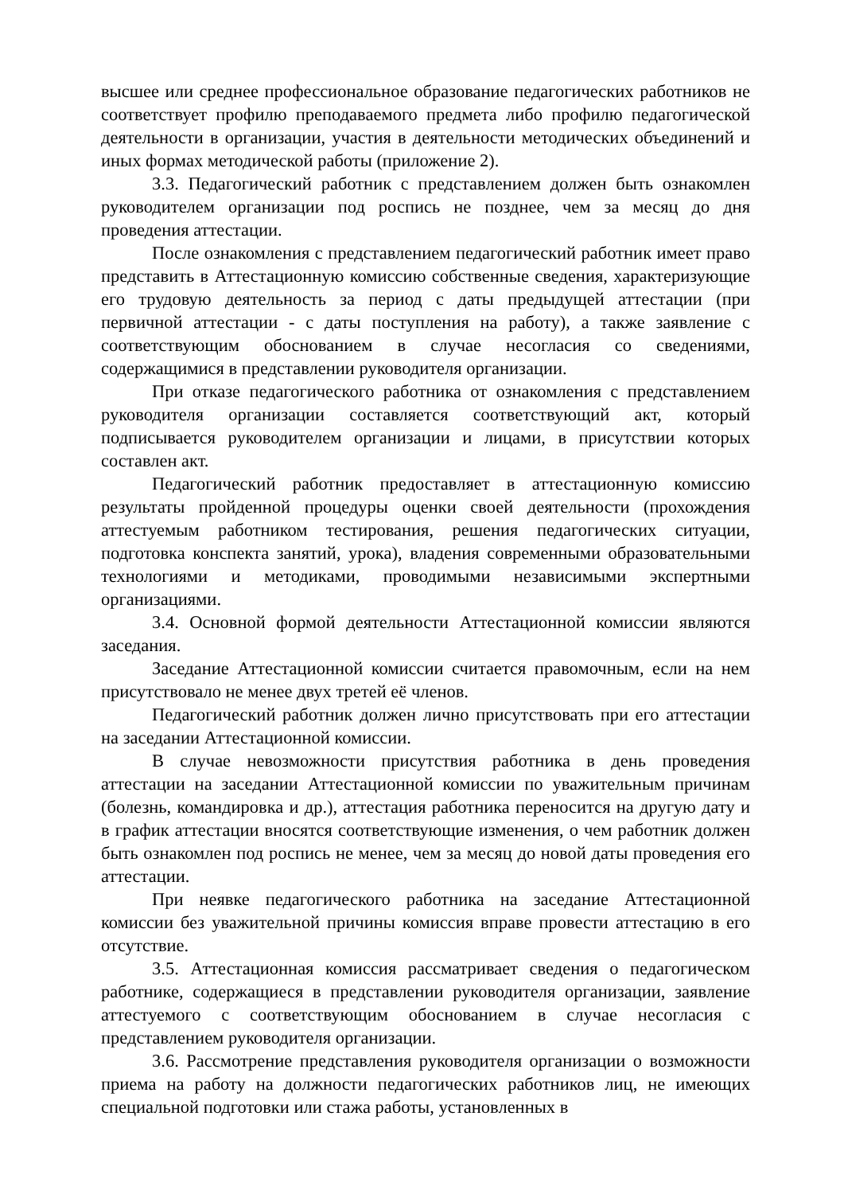высшее или среднее профессиональное образование педагогических работников не соответствует профилю преподаваемого предмета либо профилю педагогической деятельности в организации, участия в деятельности методических объединений и иных формах методической работы (приложение 2).
3.3. Педагогический работник с представлением должен быть ознакомлен руководителем организации под роспись не позднее, чем за месяц до дня проведения аттестации.
После ознакомления с представлением педагогический работник имеет право представить в Аттестационную комиссию собственные сведения, характеризующие его трудовую деятельность за период с даты предыдущей аттестации (при первичной аттестации - с даты поступления на работу), а также заявление с соответствующим обоснованием в случае несогласия со сведениями, содержащимися в представлении руководителя организации.
При отказе педагогического работника от ознакомления с представлением руководителя организации составляется соответствующий акт, который подписывается руководителем организации и лицами, в присутствии которых составлен акт.
Педагогический работник предоставляет в аттестационную комиссию результаты пройденной процедуры оценки своей деятельности (прохождения аттестуемым работником тестирования, решения педагогических ситуации, подготовка конспекта занятий, урока), владения современными образовательными технологиями и методиками, проводимыми независимыми экспертными организациями.
3.4. Основной формой деятельности Аттестационной комиссии являются заседания.
Заседание Аттестационной комиссии считается правомочным, если на нем присутствовало не менее двух третей её членов.
Педагогический работник должен лично присутствовать при его аттестации на заседании Аттестационной комиссии.
В случае невозможности присутствия работника в день проведения аттестации на заседании Аттестационной комиссии по уважительным причинам (болезнь, командировка и др.), аттестация работника переносится на другую дату и в график аттестации вносятся соответствующие изменения, о чем работник должен быть ознакомлен под роспись не менее, чем за месяц до новой даты проведения его аттестации.
При неявке педагогического работника на заседание Аттестационной комиссии без уважительной причины комиссия вправе провести аттестацию в его отсутствие.
3.5. Аттестационная комиссия рассматривает сведения о педагогическом работнике, содержащиеся в представлении руководителя организации, заявление аттестуемого с соответствующим обоснованием в случае несогласия с представлением руководителя организации.
3.6. Рассмотрение представления руководителя организации о возможности приема на работу на должности педагогических работников лиц, не имеющих специальной подготовки или стажа работы, установленных в